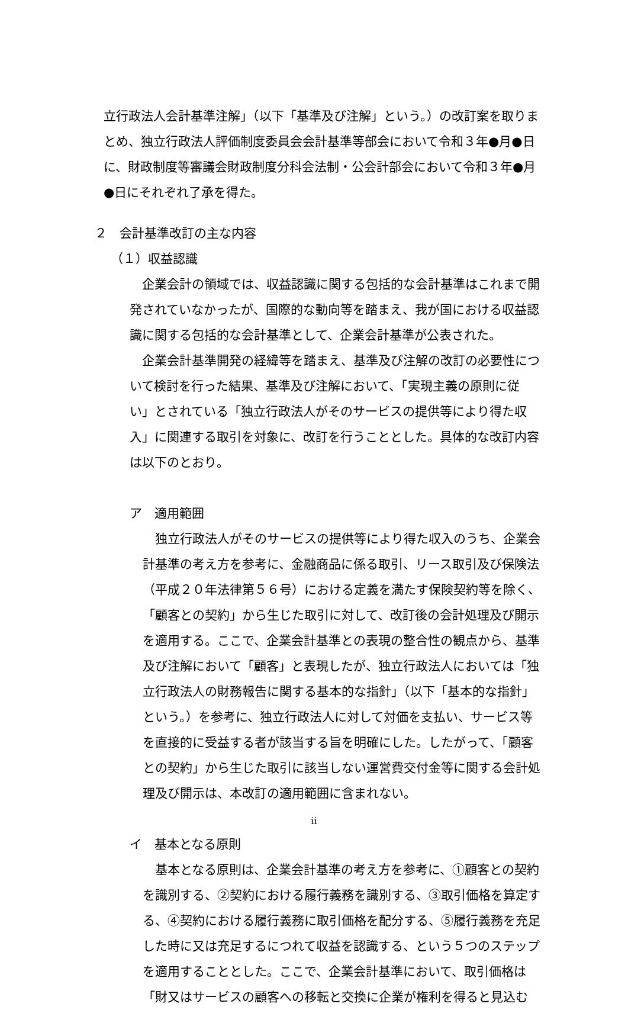立行政法人会計基準注解」（以下「基準及び注解」という。）の改訂案を取りまとめ、独立行政法人評価制度委員会会計基準等部会において令和３年●月●日に、財政制度等審議会財政制度分科会法制・公会計部会において令和３年●月●日にそれぞれ了承を得た。
２　会計基準改訂の主な内容
（１）収益認識
　企業会計の領域では、収益認識に関する包括的な会計基準はこれまで開発されていなかったが、国際的な動向等を踏まえ、我が国における収益認識に関する包括的な会計基準として、企業会計基準が公表された。
　企業会計基準開発の経緯等を踏まえ、基準及び注解の改訂の必要性について検討を行った結果、基準及び注解において、「実現主義の原則に従い」とされている「独立行政法人がそのサービスの提供等により得た収入」に関連する取引を対象に、改訂を行うこととした。具体的な改訂内容は以下のとおり。
ア　適用範囲
　独立行政法人がそのサービスの提供等により得た収入のうち、企業会計基準の考え方を参考に、金融商品に係る取引、リース取引及び保険法（平成２０年法律第５６号）における定義を満たす保険契約等を除く、「顧客との契約」から生じた取引に対して、改訂後の会計処理及び開示を適用する。ここで、企業会計基準との表現の整合性の観点から、基準及び注解において「顧客」と表現したが、独立行政法人においては「独立行政法人の財務報告に関する基本的な指針」（以下「基本的な指針」という。）を参考に、独立行政法人に対して対価を支払い、サービス等を直接的に受益する者が該当する旨を明確にした。したがって、「顧客との契約」から生じた取引に該当しない運営費交付金等に関する会計処理及び開示は、本改訂の適用範囲に含まれない。
イ　基本となる原則
　基本となる原則は、企業会計基準の考え方を参考に、①顧客との契約を識別する、②契約における履行義務を識別する、③取引価格を算定する、④契約における履行義務に取引価格を配分する、⑤履行義務を充足した時に又は充足するにつれて収益を認識する、という５つのステップを適用することとした。ここで、企業会計基準において、取引価格は「財又はサービスの顧客への移転と交換に企業が権利を得ると見込む
ii